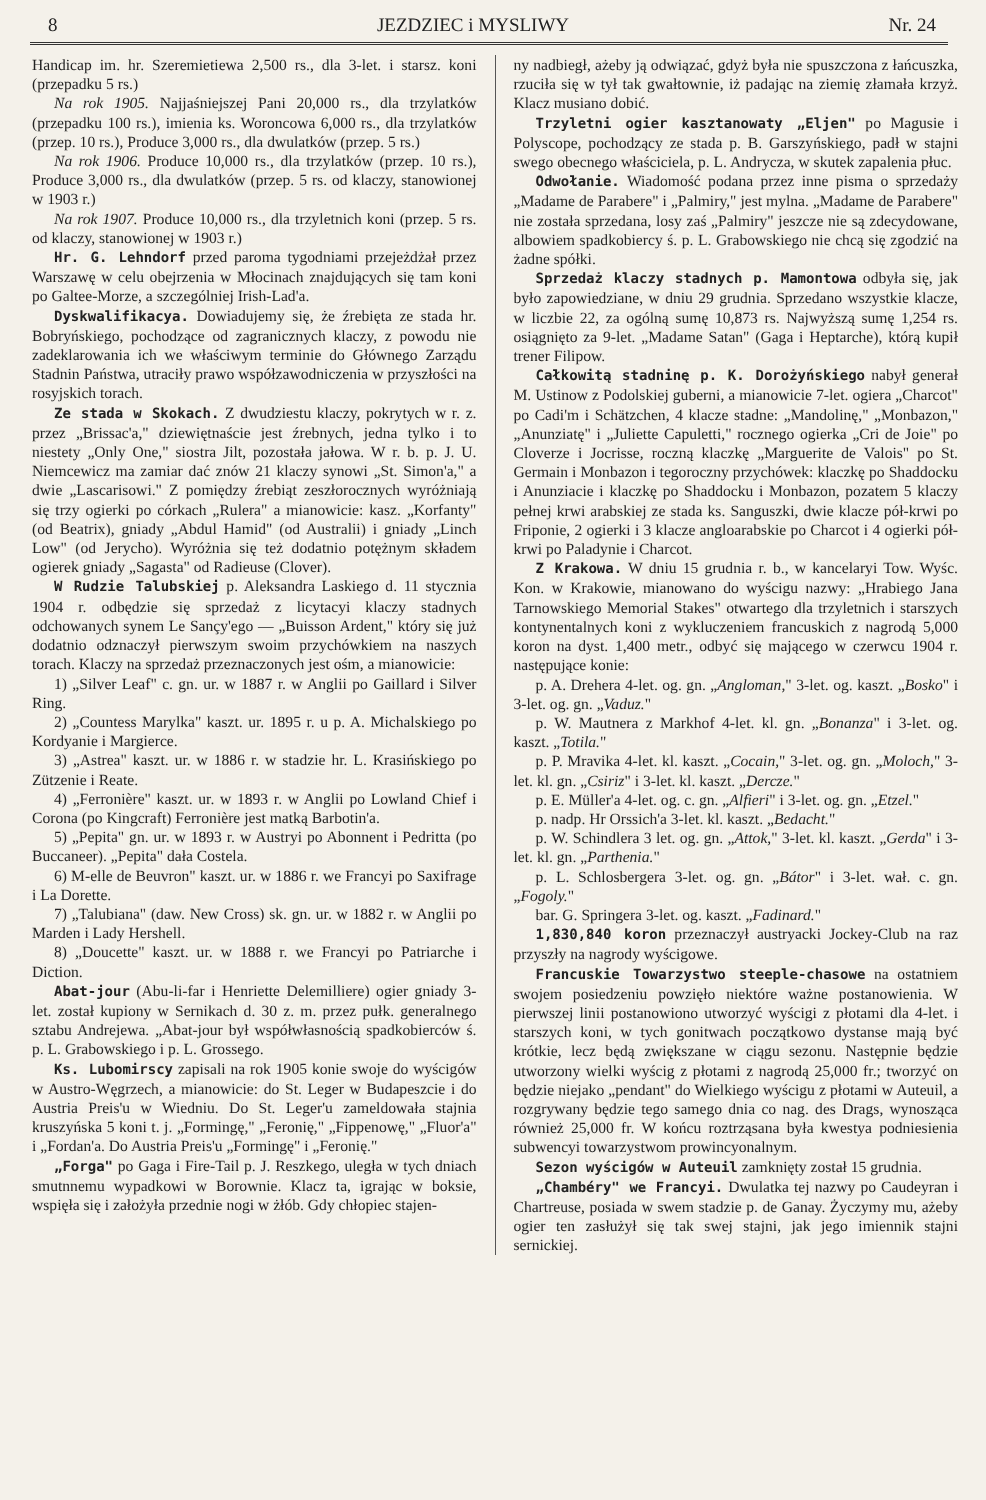8 JEZDZIEC i MYSLIWY Nr. 24
Handicap im. hr. Szeremietiewa 2,500 rs., dla 3-let. i starsz. koni (przepadku 5 rs.)
Na rok 1905. Najjaśniejszej Pani 20,000 rs., dla trzylatków (przepadku 100 rs.), imienia ks. Woroncowa 6,000 rs., dla trzylatków (przep. 10 rs.), Produce 3,000 rs., dla dwulatków (przep. 5 rs.)
Na rok 1906. Produce 10,000 rs., dla trzylatków (przep. 10 rs.), Produce 3,000 rs., dla dwulatków (przep. 5 rs. od klaczy, stanowionej w 1903 r.)
Na rok 1907. Produce 10,000 rs., dla trzyletnich koni (przep. 5 rs. od klaczy, stanowionej w 1903 r.)
Hr. G. Lehndorf przed paroma tygodniami przejeżdżał przez Warszawę w celu obejrzenia w Młocinach znajdujących się tam koni po Galtee-Morze, a szczególniej Irish-Lad'a.
Dyskwalifikacya. Dowiadujemy się, że źrebięta ze stada hr. Bobryńskiego, pochodzące od zagranicznych klaczy, z powodu nie zadeklarowania ich we właściwym terminie do Głównego Zarządu Stadnin Państwa, utraciły prawo współzawodniczenia w przyszłości na rosyjskich torach.
Ze stada w Skokach. Z dwudziestu klaczy, pokrytych w r. z. przez „Brissac'a," dziewiętnaście jest źrebnych, jedna tylko i to niestety „Only One," siostra Jilt, pozostała jałowa. W r. b. p. J. U. Niemcewicz ma zamiar dać znów 21 klaczy synowi „St. Simon'a," a dwie „Lascarisowi." Z pomiędzy źrebiąt zeszłorocznych wyróżniają się trzy ogierki po córkach „Rulera" a mianowicie: kasz. „Korfanty" (od Beatrix), gniady „Abdul Hamid" (od Australii) i gniady „Linch Low" (od Jerycho). Wyróżnia się też dodatnio potężnym składem ogierek gniady „Sagasta" od Radieuse (Clover).
W Rudzie Talubskiej p. Aleksandra Laskiego d. 11 stycznia 1904 r. odbędzie się sprzedaż z licytacyi klaczy stadnych odchowanych synem Le Sançy'ego — „Buisson Ardent," który się już dodatnio odznaczył pierwszym swoim przychówkiem na naszych torach. Klaczy na sprzedaż przeznaczonych jest ośm, a mianowicie:
1) „Silver Leaf" c. gn. ur. w 1887 r. w Anglii po Gaillard i Silver Ring.
2) „Countess Marylka" kaszt. ur. 1895 r. u p. A. Michalskiego po Kordyanie i Margierce.
3) „Astrea" kaszt. ur. w 1886 r. w stadzie hr. L. Krasińskiego po Zützenie i Reate.
4) „Ferronière" kaszt. ur. w 1893 r. w Anglii po Lowland Chief i Corona (po Kingcraft) Ferronière jest matką Barbotin'a.
5) „Pepita" gn. ur. w 1893 r. w Austryi po Abonnent i Pedritta (po Buccaneer). „Pepita" dała Costela.
6) M-elle de Beuvron" kaszt. ur. w 1886 r. we Francyi po Saxifrage i La Dorette.
7) „Talubiana" (daw. New Cross) sk. gn. ur. w 1882 r. w Anglii po Marden i Lady Hershell.
8) „Doucette" kaszt. ur. w 1888 r. we Francyi po Patriarche i Diction.
Abat-jour (Abu-li-far i Henriette Delemilliere) ogier gniady 3-let. został kupiony w Sernikach d. 30 z. m. przez pułk. generalnego sztabu Andrejewa. „Abat-jour był współwłasnością spadkobierców ś. p. L. Grabowskiego i p. L. Grossego.
Ks. Lubomirscy zapisali na rok 1905 konie swoje do wyścigów w Austro-Węgrzech, a mianowicie: do St. Leger w Budapeszcie i do Austria Preis'u w Wiedniu. Do St. Leger'u zameldowała stajnia kruszyńska 5 koni t. j. „Formingę," „Feronię," „Fippenowę," „Fluor'a" i „Fordan'a. Do Austria Preis'u „Formingę" i „Feronię."
„Forga" po Gaga i Fire-Tail p. J. Reszkego, uległa w tych dniach smutnnemu wypadkowi w Borownie. Klacz ta, igrając w boksie, wspięła się i założyła przednie nogi w żłób. Gdy chłopiec stajen-
ny nadbiegł, ażeby ją odwiązać, gdyż była nie spuszczona z łańcuszka, rzuciła się w tył tak gwałtownie, iż padając na ziemię złamała krzyż. Klacz musiano dobić.
Trzyletni ogier kasztanowaty „Eljen" po Magusie i Polyscope, pochodzący ze stada p. B. Garszyńskiego, padł w stajni swego obecnego właściciela, p. L. Andrycza, w skutek zapalenia płuc.
Odwołanie. Wiadomość podana przez inne pisma o sprzedaży „Madame de Parabere" i „Palmiry," jest mylna. „Madame de Parabere" nie została sprzedana, losy zaś „Palmiry" jeszcze nie są zdecydowane, albowiem spadkobiercy ś. p. L. Grabowskiego nie chcą się zgodzić na żadne spółki.
Sprzedaż klaczy stadnych p. Mamontowa odbyła się, jak było zapowiedziane, w dniu 29 grudnia. Sprzedano wszystkie klacze, w liczbie 22, za ogólną sumę 10,873 rs. Najwyższą sumę 1,254 rs. osiągnięto za 9-let. „Madame Satan" (Gaga i Heptarche), którą kupił trener Filipow.
Całkowitą stadninę p. K. Dorożyńskiego nabył generał M. Ustinow z Podolskiej guberni, a mianowicie 7-let. ogiera „Charcot" po Cadi'm i Schätzchen, 4 klacze stadne: „Mandolinę," „Monbazon," „Anunziatę" i „Juliette Capuletti," rocznego ogierka „Cri de Joie" po Cloverze i Jocrisse, roczną klaczkę „Marguerite de Valois" po St. Germain i Monbazon i tegoroczny przychówek: klaczkę po Shaddocku i Anunziacie i klaczkę po Shaddocku i Monbazon, pozatem 5 klaczy pełnej krwi arabskiej ze stada ks. Sanguszki, dwie klacze pół-krwi po Friponie, 2 ogierki i 3 klacze angloarabskie po Charcot i 4 ogierki pół-krwi po Paladynie i Charcot.
Z Krakowa. W dniu 15 grudnia r. b., w kancelaryi Tow. Wyśc. Kon. w Krakowie, mianowano do wyścigu nazwy: „Hrabiego Jana Tarnowskiego Memorial Stakes" otwartego dla trzyletnich i starszych kontynentalnych koni z wykluczeniem francuskich z nagrodą 5,000 koron na dyst. 1,400 metr., odbyć się mającego w czerwcu 1904 r. następujące konie:
p. A. Drehera 4-let. og. gn. „Angloman," 3-let. og. kaszt. „Bosko" i 3-let. og. gn. „Vaduz."
p. W. Mautnera z Markhof 4-let. kl. gn. „Bonanza" i 3-let. og. kaszt. „Totila."
p. P. Mravika 4-let. kl. kaszt. „Cocain," 3-let. og. gn. „Moloch," 3-let. kl. gn. „Csiriz" i 3-let. kl. kaszt. „Dercze."
p. E. Müller'a 4-let. og. c. gn. „Alfieri" i 3-let. og. gn. „Etzel."
p. nadp. Hr Orssich'a 3-let. kl. kaszt. „Bedacht."
p. W. Schindlera 3 let. og. gn. „Attok," 3-let. kl. kaszt. „Gerda" i 3-let. kl. gn. „Parthenia."
p. L. Schlosbergera 3-let. og. gn. „Bátor" i 3-let. wał. c. gn. „Fogoly."
bar. G. Springera 3-let. og. kaszt. „Fadinard."
1,830,840 koron przeznaczył austryacki Jockey-Club na raz przyszły na nagrody wyścigowe.
Francuskie Towarzystwo steeple-chasowe na ostatniem swojem posiedzeniu powzięło niektóre ważne postanowienia. W pierwszej linii postanowiono utworzyć wyścigi z płotami dla 4-let. i starszych koni, w tych gonitwach początkowo dystanse mają być krótkie, lecz będą zwiększane w ciągu sezonu. Następnie będzie utworzony wielki wyścig z płotami z nagrodą 25,000 fr.; tworzyć on będzie niejako „pendant" do Wielkiego wyścigu z płotami w Auteuil, a rozgrywany będzie tego samego dnia co nag. des Drags, wynosząca również 25,000 fr. W końcu roztrząsana była kwestya podniesienia subwencyi towarzystwom prowincyonalnym.
Sezon wyścigów w Auteuil zamknięty został 15 grudnia.
„Chambéry" we Francyi. Dwulatka tej nazwy po Caudeyran i Chartreuse, posiada w swem stadzie p. de Ganay. Życzymy mu, ażeby ogier ten zasłużył się tak swej stajni, jak jego imiennik stajni sernickiej.